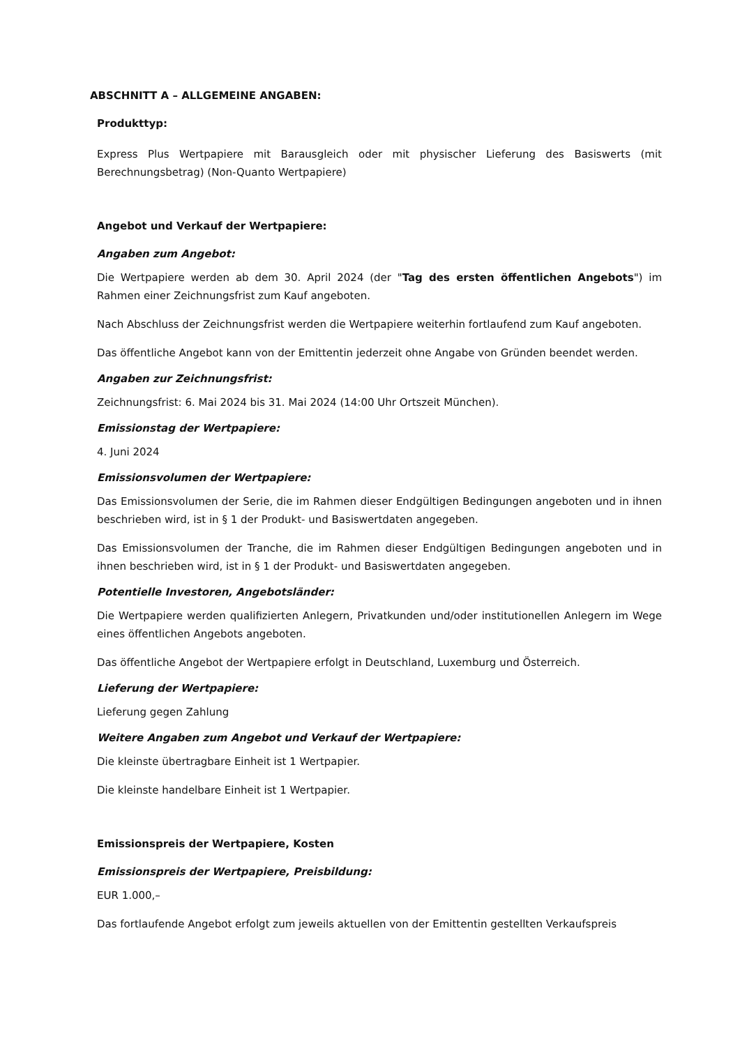ABSCHNITT A – ALLGEMEINE ANGABEN:
Produkttyp:
Express Plus Wertpapiere mit Barausgleich oder mit physischer Lieferung des Basiswerts (mit Berechnungsbetrag) (Non-Quanto Wertpapiere)
Angebot und Verkauf der Wertpapiere:
Angaben zum Angebot:
Die Wertpapiere werden ab dem 30. April 2024 (der "Tag des ersten öffentlichen Angebots") im Rahmen einer Zeichnungsfrist zum Kauf angeboten.
Nach Abschluss der Zeichnungsfrist werden die Wertpapiere weiterhin fortlaufend zum Kauf angeboten.
Das öffentliche Angebot kann von der Emittentin jederzeit ohne Angabe von Gründen beendet werden.
Angaben zur Zeichnungsfrist:
Zeichnungsfrist: 6. Mai 2024 bis 31. Mai 2024 (14:00 Uhr Ortszeit München).
Emissionstag der Wertpapiere:
4. Juni 2024
Emissionsvolumen der Wertpapiere:
Das Emissionsvolumen der Serie, die im Rahmen dieser Endgültigen Bedingungen angeboten und in ihnen beschrieben wird, ist in § 1 der Produkt- und Basiswertdaten angegeben.
Das Emissionsvolumen der Tranche, die im Rahmen dieser Endgültigen Bedingungen angeboten und in ihnen beschrieben wird, ist in § 1 der Produkt- und Basiswertdaten angegeben.
Potentielle Investoren, Angebotsländer:
Die Wertpapiere werden qualifizierten Anlegern, Privatkunden und/oder institutionellen Anlegern im Wege eines öffentlichen Angebots angeboten.
Das öffentliche Angebot der Wertpapiere erfolgt in Deutschland, Luxemburg und Österreich.
Lieferung der Wertpapiere:
Lieferung gegen Zahlung
Weitere Angaben zum Angebot und Verkauf der Wertpapiere:
Die kleinste übertragbare Einheit ist 1 Wertpapier.
Die kleinste handelbare Einheit ist 1 Wertpapier.
Emissionspreis der Wertpapiere, Kosten
Emissionspreis der Wertpapiere, Preisbildung:
EUR 1.000,–
Das fortlaufende Angebot erfolgt zum jeweils aktuellen von der Emittentin gestellten Verkaufspreis